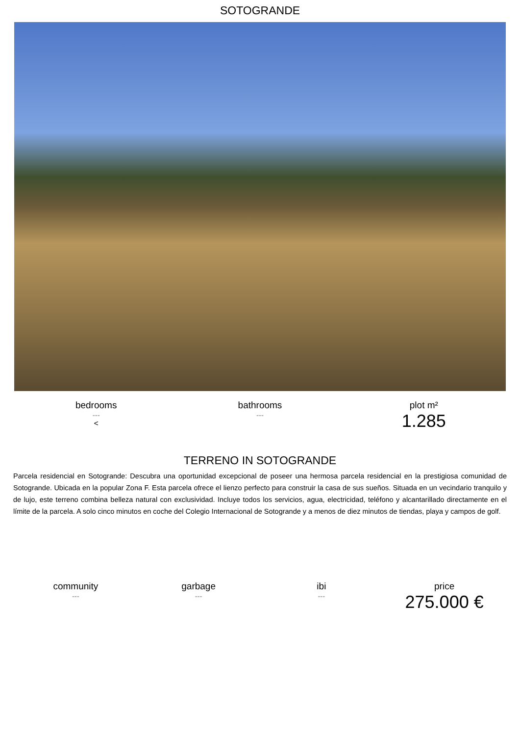SOTOGRANDE
bedrooms
---
<
bathrooms
---
plot m²
1.285
TERRENO IN SOTOGRANDE
Parcela residencial en Sotogrande: Descubra una oportunidad excepcional de poseer una hermosa parcela residencial en la prestigiosa comunidad de Sotogrande. Ubicada en la popular Zona F. Esta parcela ofrece el lienzo perfecto para construir la casa de sus sueños. Situada en un vecindario tranquilo y de lujo, este terreno combina belleza natural con exclusividad. Incluye todos los servicios, agua, electricidad, teléfono y alcantarillado directamente en el límite de la parcela. A solo cinco minutos en coche del Colegio Internacional de Sotogrande y a menos de diez minutos de tiendas, playa y campos de golf.
community
---
garbage
---
ibi
---
price
275.000 €